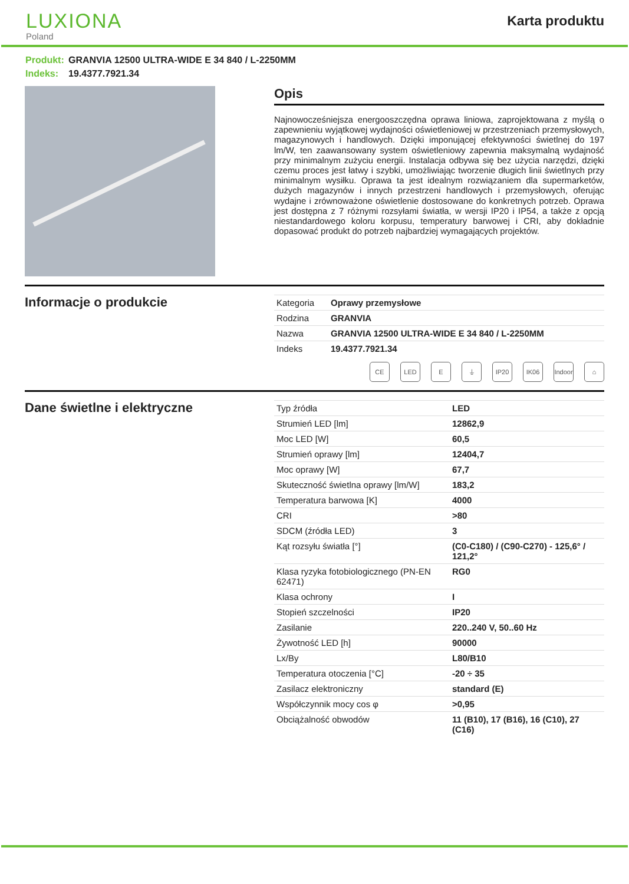LUXIONA
Poland
Karta produktu
Produkt: GRANVIA 12500 ULTRA-WIDE E 34 840 / L-2250MM
Indeks: 19.4377.7921.34
Opis
Najnowocześniejsza energooszczędna oprawa liniowa, zaprojektowana z myślą o zapewnieniu wyjątkowej wydajności oświetleniowej w przestrzeniach przemysłowych, magazynowych i handlowych. Dzięki imponującej efektywności świetlnej do 197 lm/W, ten zaawansowany system oświetleniowy zapewnia maksymalną wydajność przy minimalnym zużyciu energii. Instalacja odbywa się bez użycia narzędzi, dzięki czemu proces jest łatwy i szybki, umożliwiając tworzenie długich linii świetlnych przy minimalnym wysiłku. Oprawa ta jest idealnym rozwiązaniem dla supermarketów, dużych magazynów i innych przestrzeni handlowych i przemysłowych, oferując wydajne i zrównoważone oświetlenie dostosowane do konkretnych potrzeb. Oprawa jest dostępna z 7 różnymi rozsyłami światła, w wersji IP20 i IP54, a także z opcją niestandardowego koloru korpusu, temperatury barwowej i CRI, aby dokładnie dopasować produkt do potrzeb najbardziej wymagających projektów.
Informacje o produkcie
| Kategoria | Oprawy przemysłowe |
| Rodzina | GRANVIA |
| Nazwa | GRANVIA 12500 ULTRA-WIDE E 34 840 / L-2250MM |
| Indeks | 19.4377.7921.34 |
CE LED E ⏚ IP20 IK06 Indoor
⌂
Dane świetlne i elektryczne
| Typ źródła | LED |
| Strumień LED [lm] | 12862,9 |
| Moc LED [W] | 60,5 |
| Strumień oprawy [lm] | 12404,7 |
| Moc oprawy [W] | 67,7 |
| Skuteczność świetlna oprawy [lm/W] | 183,2 |
| Temperatura barwowa [K] | 4000 |
| CRI | >80 |
| SDCM (źródła LED) | 3 |
| Kąt rozsyłu światła [°] | (C0-C180) / (C90-C270) - 125,6° / 121,2° |
| Klasa ryzyka fotobiologicznego (PN-EN 62471) | RG0 |
| Klasa ochrony | I |
| Stopień szczelności | IP20 |
| Zasilanie | 220..240 V, 50..60 Hz |
| Żywotność LED [h] | 90000 |
| Lx/By | L80/B10 |
| Temperatura otoczenia [°C] | -20 ÷ 35 |
| Zasilacz elektroniczny | standard (E) |
| Współczynnik mocy cos φ | >0,95 |
| Obciążalność obwodów | 11 (B10), 17 (B16), 16 (C10), 27 (C16) |